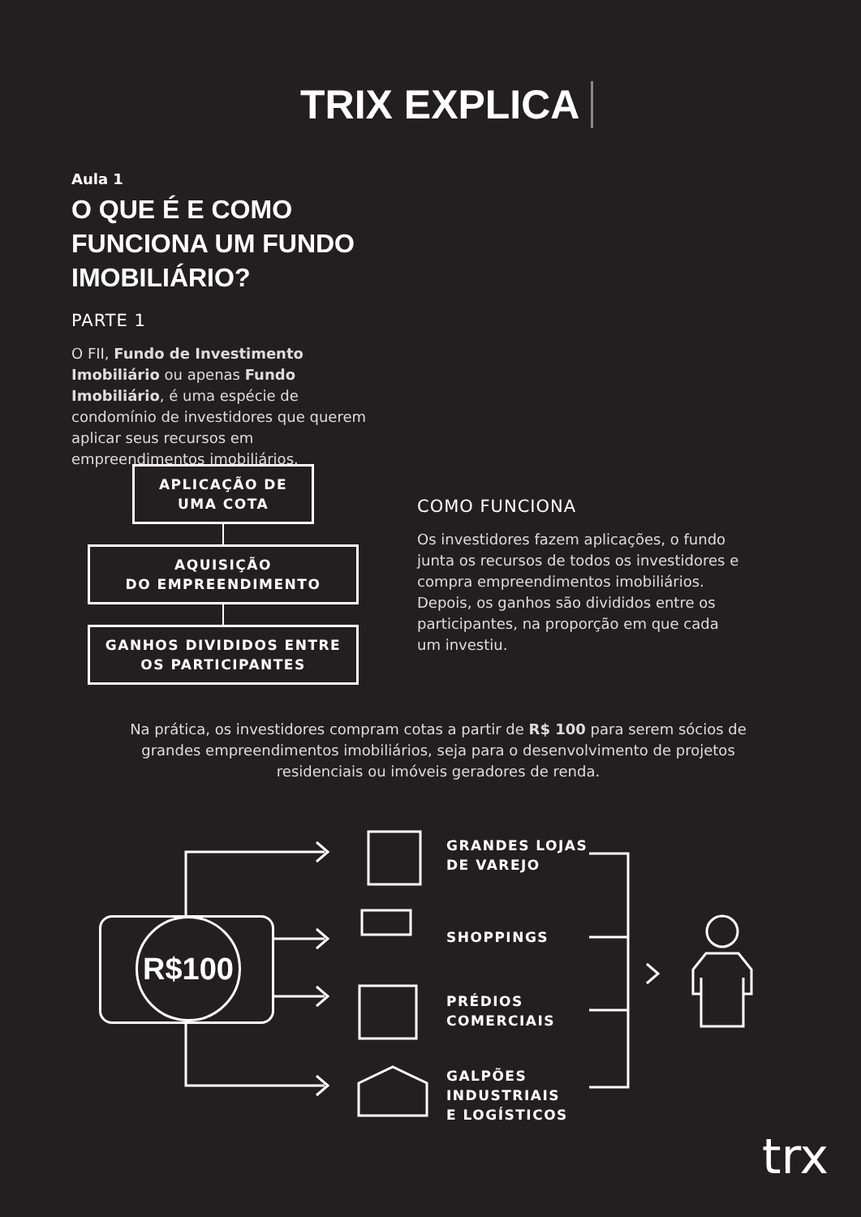TRIX EXPLICA
Aula 1
O QUE É E COMO FUNCIONA UM FUNDO IMOBILIÁRIO?
PARTE 1
O FII, Fundo de Investimento Imobiliário ou apenas Fundo Imobiliário, é uma espécie de condomínio de investidores que querem aplicar seus recursos em empreendimentos imobiliários.
APLICAÇÃO DE
UMA COTA
AQUISIÇÃO
DO EMPREENDIMENTO
GANHOS DIVIDIDOS ENTRE OS PARTICIPANTES
COMO FUNCIONA
Os investidores fazem aplicações, o fundo junta os recursos de todos os investidores e compra empreendimentos imobiliários. Depois, os ganhos são divididos entre os participantes, na proporção em que cada um investiu.
Na prática, os investidores compram cotas a partir de R$ 100 para serem sócios de grandes empreendimentos imobiliários, seja para o desenvolvimento de projetos residenciais ou imóveis geradores de renda.
R$100
GRANDES LOJAS
DE VAREJO
SHOPPINGS
PRÉDIOS
COMERCIAIS
GALPÕES
INDUSTRIAIS
E LOGÍSTICOS
trx